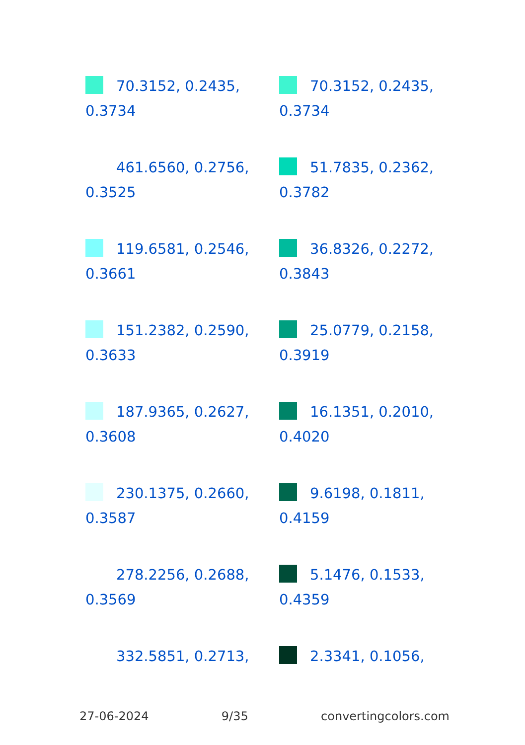70.3152, 0.2435,
0.3734
70.3152, 0.2435,
0.3734
461.6560, 0.2756,
0.3525
51.7835, 0.2362,
0.3782
119.6581, 0.2546,
0.3661
36.8326, 0.2272,
0.3843
151.2382, 0.2590,
0.3633
25.0779, 0.2158,
0.3919
187.9365, 0.2627,
0.3608
16.1351, 0.2010,
0.4020
230.1375, 0.2660,
0.3587
9.6198, 0.1811,
0.4159
278.2256, 0.2688,
0.3569
5.1476, 0.1533,
0.4359
332.5851, 0.2713,
2.3341, 0.1056,
27-06-2024 9/35 convertingcolors.com